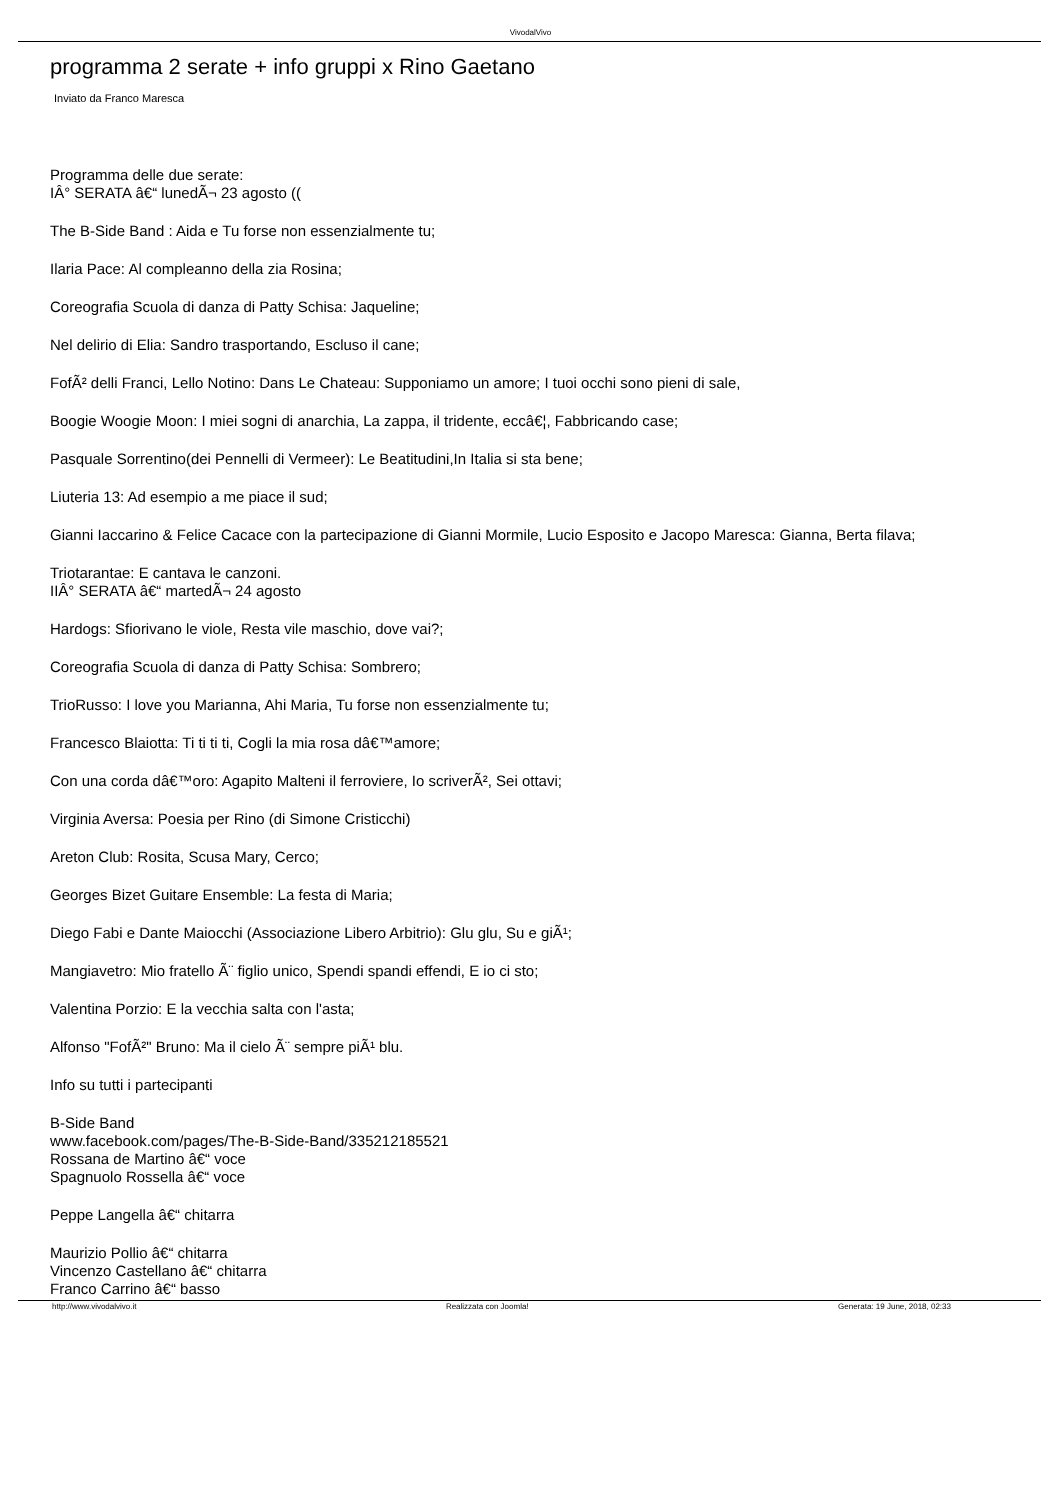VivodalVivo
programma 2 serate + info gruppi x Rino Gaetano
Inviato da Franco Maresca
Programma delle due serate:
IÂ° SERATA â€“ lunedÃ¬ 23 agosto ((
The B-Side Band : Aida e Tu forse non essenzialmente tu;
Ilaria Pace: Al compleanno della zia Rosina;
Coreografia Scuola di danza di Patty Schisa: Jaqueline;
Nel delirio di Elia: Sandro trasportando, Escluso il cane;
FofÃ² delli Franci, Lello Notino: Dans Le Chateau: Supponiamo un amore; I tuoi occhi sono pieni di sale,
Boogie Woogie Moon: I miei sogni di anarchia, La zappa, il tridente, eccâ€¦, Fabbricando case;
Pasquale Sorrentino(dei Pennelli di Vermeer): Le Beatitudini,In Italia si sta bene;
Liuteria 13: Ad esempio a me piace il sud;
Gianni Iaccarino & Felice Cacace con la partecipazione di Gianni Mormile, Lucio Esposito e Jacopo Maresca: Gianna, Berta filava;
Triotarantae: E cantava le canzoni.
IIÂ° SERATA â€“ martedÃ¬ 24 agosto
Hardogs: Sfiorivano le viole, Resta vile maschio, dove vai?;
Coreografia Scuola di danza di Patty Schisa: Sombrero;
TrioRusso: I love you Marianna, Ahi Maria, Tu forse non essenzialmente tu;
Francesco Blaiotta: Ti ti ti ti, Cogli la mia rosa dâ€™amore;
Con una corda dâ€™oro: Agapito Malteni il ferroviere, Io scriverÃ², Sei ottavi;
Virginia Aversa: Poesia per Rino (di Simone Cristicchi)
Areton Club: Rosita, Scusa Mary, Cerco;
Georges Bizet Guitare Ensemble: La festa di Maria;
Diego Fabi e Dante Maiocchi (Associazione Libero Arbitrio): Glu glu, Su e giÃ¹;
Mangiavetro: Mio fratello Ã¨ figlio unico, Spendi spandi effendi, E io ci sto;
Valentina Porzio: E la vecchia salta con l'asta;
Alfonso "FofÃ²" Bruno: Ma il cielo Ã¨ sempre piÃ¹ blu.
Info su tutti i partecipanti
B-Side Band
www.facebook.com/pages/The-B-Side-Band/335212185521
Rossana de Martino â€“ voce
Spagnuolo Rossella â€“ voce
Peppe Langella â€“ chitarra
Maurizio Pollio â€“ chitarra
Vincenzo Castellano â€“ chitarra
Franco Carrino â€“ basso
http://www.vivodalvivo.it Realizzata con Joomla! Generata: 19 June, 2018, 02:33